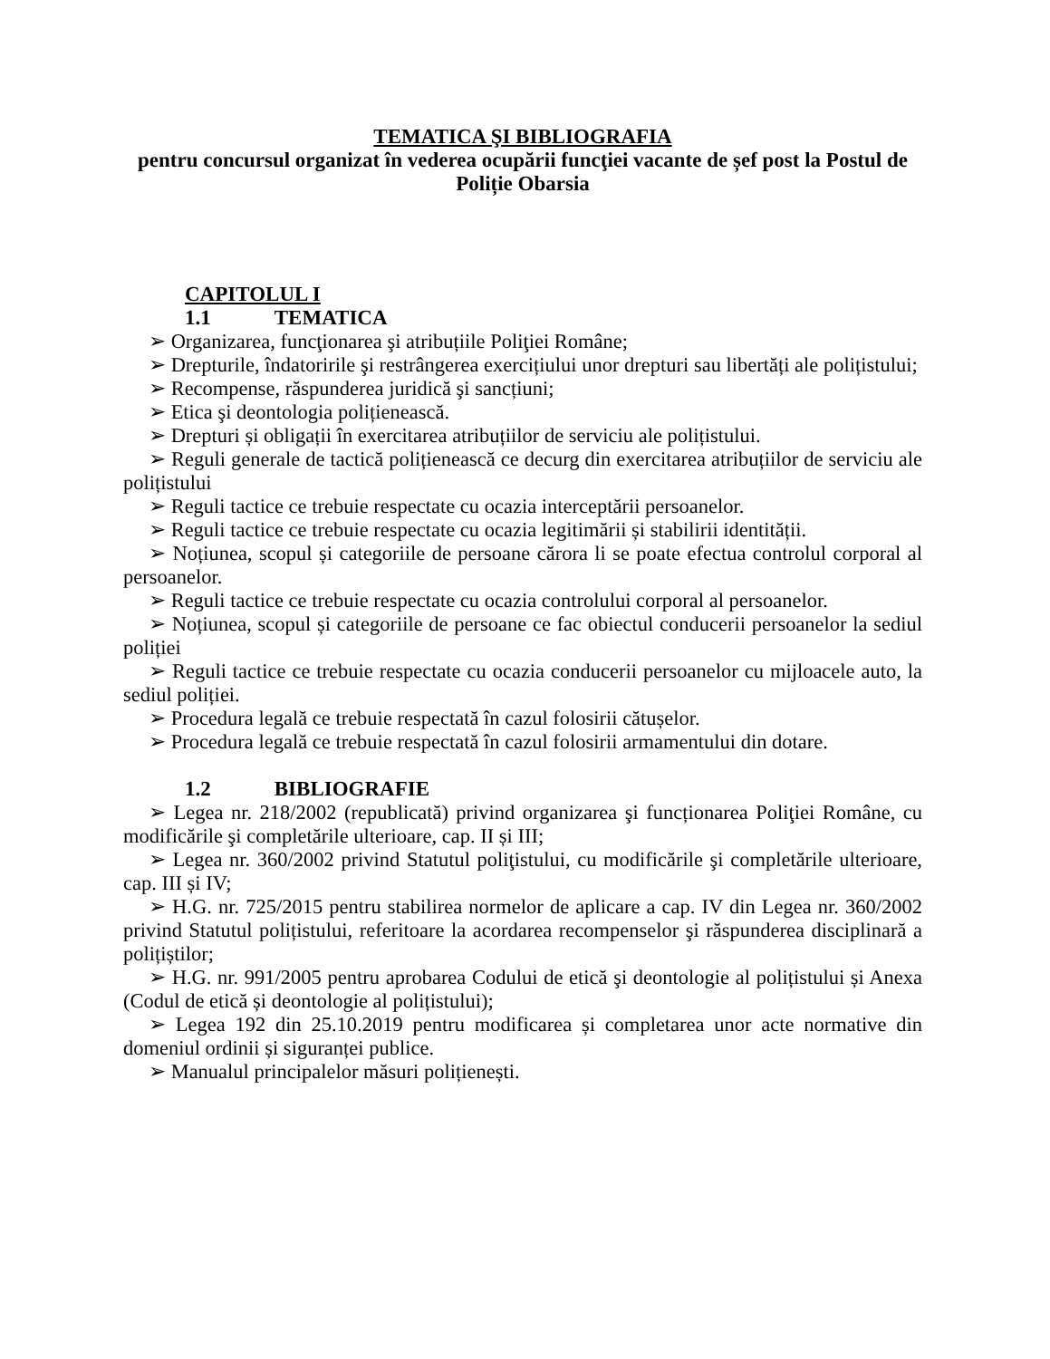TEMATICA ŞI BIBLIOGRAFIA
pentru concursul organizat în vederea ocupării funcţiei vacante de șef post la Postul de Poliție Obarsia
CAPITOLUL I
1.1 TEMATICA
➢ Organizarea, funcţionarea şi atribuțiile Poliţiei Române;
➢ Drepturile, îndatoririle şi restrângerea exercițiului unor drepturi sau libertăți ale polițistului;
➢ Recompense, răspunderea juridică şi sancțiuni;
➢ Etica şi deontologia polițienească.
➢ Drepturi și obligații în exercitarea atribuțiilor de serviciu ale polițistului.
➢ Reguli generale de tactică polițienească ce decurg din exercitarea atribuțiilor de serviciu ale polițistului
➢ Reguli tactice ce trebuie respectate cu ocazia interceptării persoanelor.
➢ Reguli tactice ce trebuie respectate cu ocazia legitimării și stabilirii identității.
➢ Noțiunea, scopul și categoriile de persoane cărora li se poate efectua controlul corporal al persoanelor.
➢ Reguli tactice ce trebuie respectate cu ocazia controlului corporal al persoanelor.
➢ Noțiunea, scopul și categoriile de persoane ce fac obiectul conducerii persoanelor la sediul poliției
➢ Reguli tactice ce trebuie respectate cu ocazia conducerii persoanelor cu mijloacele auto, la sediul poliției.
➢ Procedura legală ce trebuie respectată în cazul folosirii cătușelor.
➢ Procedura legală ce trebuie respectată în cazul folosirii armamentului din dotare.
1.2 BIBLIOGRAFIE
➢ Legea nr. 218/2002 (republicată) privind organizarea şi funcționarea Poliţiei Române, cu modificările şi completările ulterioare, cap. II și III;
➢ Legea nr. 360/2002 privind Statutul poliţistului, cu modificările şi completările ulterioare, cap. III și IV;
➢ H.G. nr. 725/2015 pentru stabilirea normelor de aplicare a cap. IV din Legea nr. 360/2002 privind Statutul polițistului, referitoare la acordarea recompenselor şi răspunderea disciplinară a polițiștilor;
➢ H.G. nr. 991/2005 pentru aprobarea Codului de etică şi deontologie al polițistului și Anexa (Codul de etică și deontologie al polițistului);
➢ Legea 192 din 25.10.2019 pentru modificarea și completarea unor acte normative din domeniul ordinii și siguranței publice.
➢ Manualul principalelor măsuri polițienești.